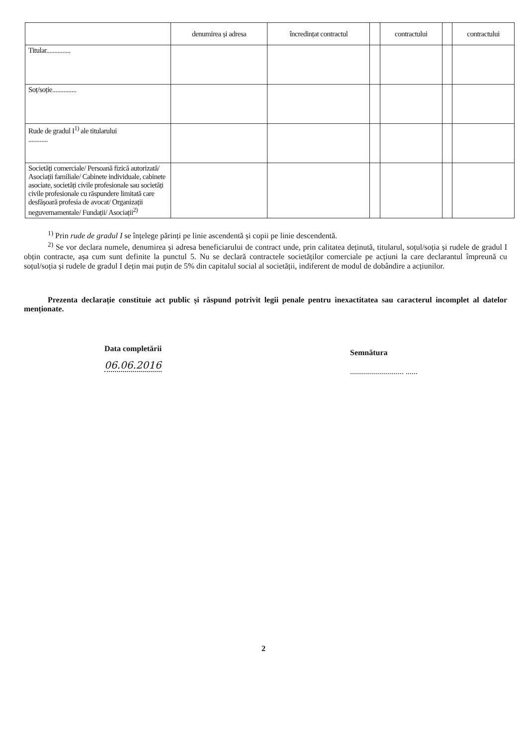| | denumirea și adresa | încredințat contractul | | contractului | | contractului |
| Titular............... | | | | | | |
| Soț/soție............... | | | | | | |
| Rude de gradul I<sup>1)</sup> ale titularului ............ | | | | | | |
| Societăți comerciale/ Persoană fizică autorizată/ Asociații familiale/ Cabinete individuale, cabinete asociate, societăți civile profesionale sau societăți civile profesionale cu răspundere limitată care desfășoară profesia de avocat/ Organizații neguvernamentale/ Fundații/ Asociații<sup>2)</sup> | | | | | | |
<sup>1)</sup> Prin rude de gradul I se înțelege părinți pe linie ascendentă și copii pe linie descendentă.
<sup>2)</sup> Se vor declara numele, denumirea și adresa beneficiarului de contract unde, prin calitatea deținută, titularul, soțul/soția și rudele de gradul I obțin contracte, așa cum sunt definite la punctul 5. Nu se declară contractele societăților comerciale pe acțiuni la care declarantul împreună cu soțul/soția și rudele de gradul I dețin mai puțin de 5% din capitalul social al societății, indiferent de modul de dobândire a acțiunilor.
Prezenta declarație constituie act public și răspund potrivit legii penale pentru inexactitatea sau caracterul incomplet al datelor menționate.
Data completării
06.06.2016
Semnătura
........................... ......
2